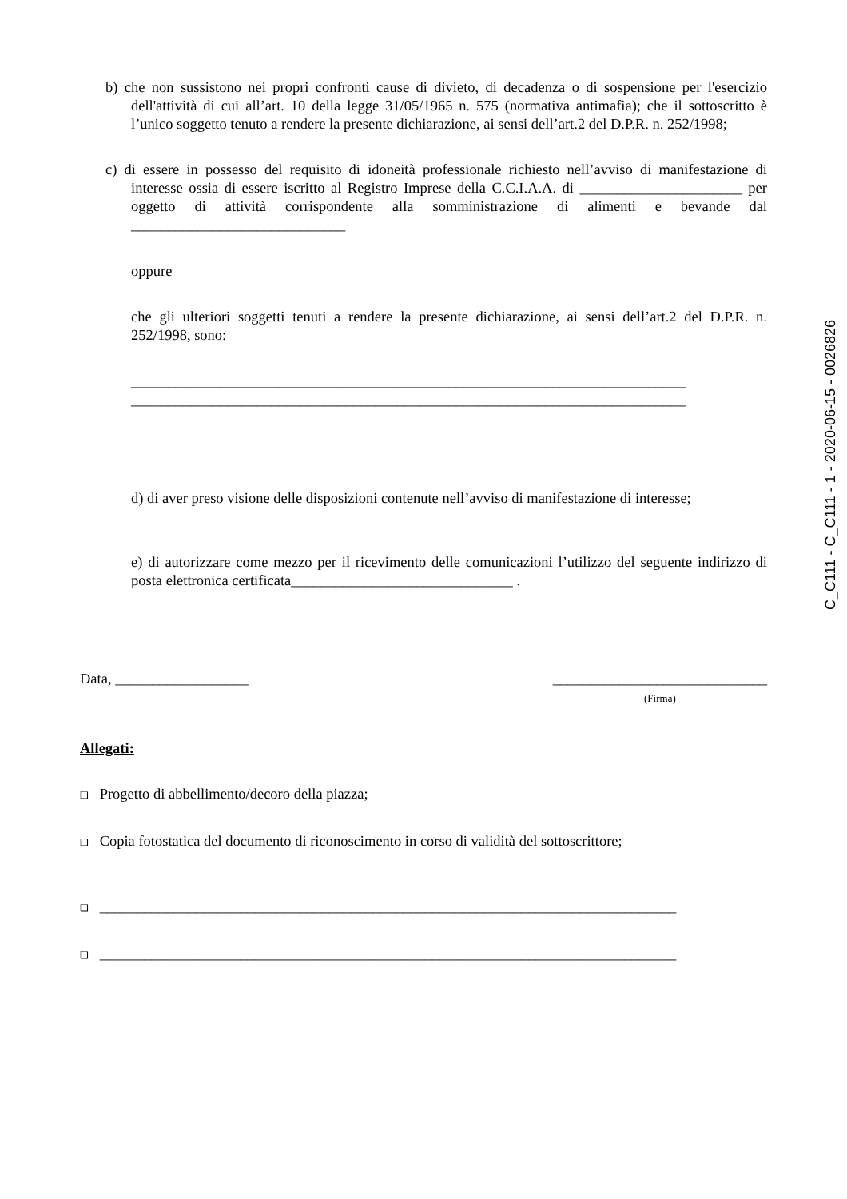b) che non sussistono nei propri confronti cause di divieto, di decadenza o di sospensione per l'esercizio dell'attività di cui all’art. 10 della legge 31/05/1965 n. 575 (normativa antimafia); che il sottoscritto è l’unico soggetto tenuto a rendere la presente dichiarazione, ai sensi dell’art.2 del D.P.R. n. 252/1998;
c) di essere in possesso del requisito di idoneità professionale richiesto nell’avviso di manifestazione di interesse ossia di essere iscritto al Registro Imprese della C.C.I.A.A. di ______________________ per oggetto di attività corrispondente alla somministrazione di alimenti e bevande dal _____________________________
oppure
che gli ulteriori soggetti tenuti a rendere la presente dichiarazione, ai sensi dell’art.2 del D.P.R. n. 252/1998, sono:
___________________________________________________________________________
___________________________________________________________________________
d) di aver preso visione delle disposizioni contenute nell’avviso di manifestazione di interesse;
e) di autorizzare come mezzo per il ricevimento delle comunicazioni l’utilizzo del seguente indirizzo di posta elettronica certificata______________________________ .
Data, __________________ _____________________________
(Firma)
Allegati:
❑ Progetto di abbellimento/decoro della piazza;
❑ Copia fotostatica del documento di riconoscimento in corso di validità del sottoscrittore;
❑ ______________________________________________________________________________
❑ ______________________________________________________________________________
C_C111 - C_C111 - 1 - 2020-06-15 - 0026826